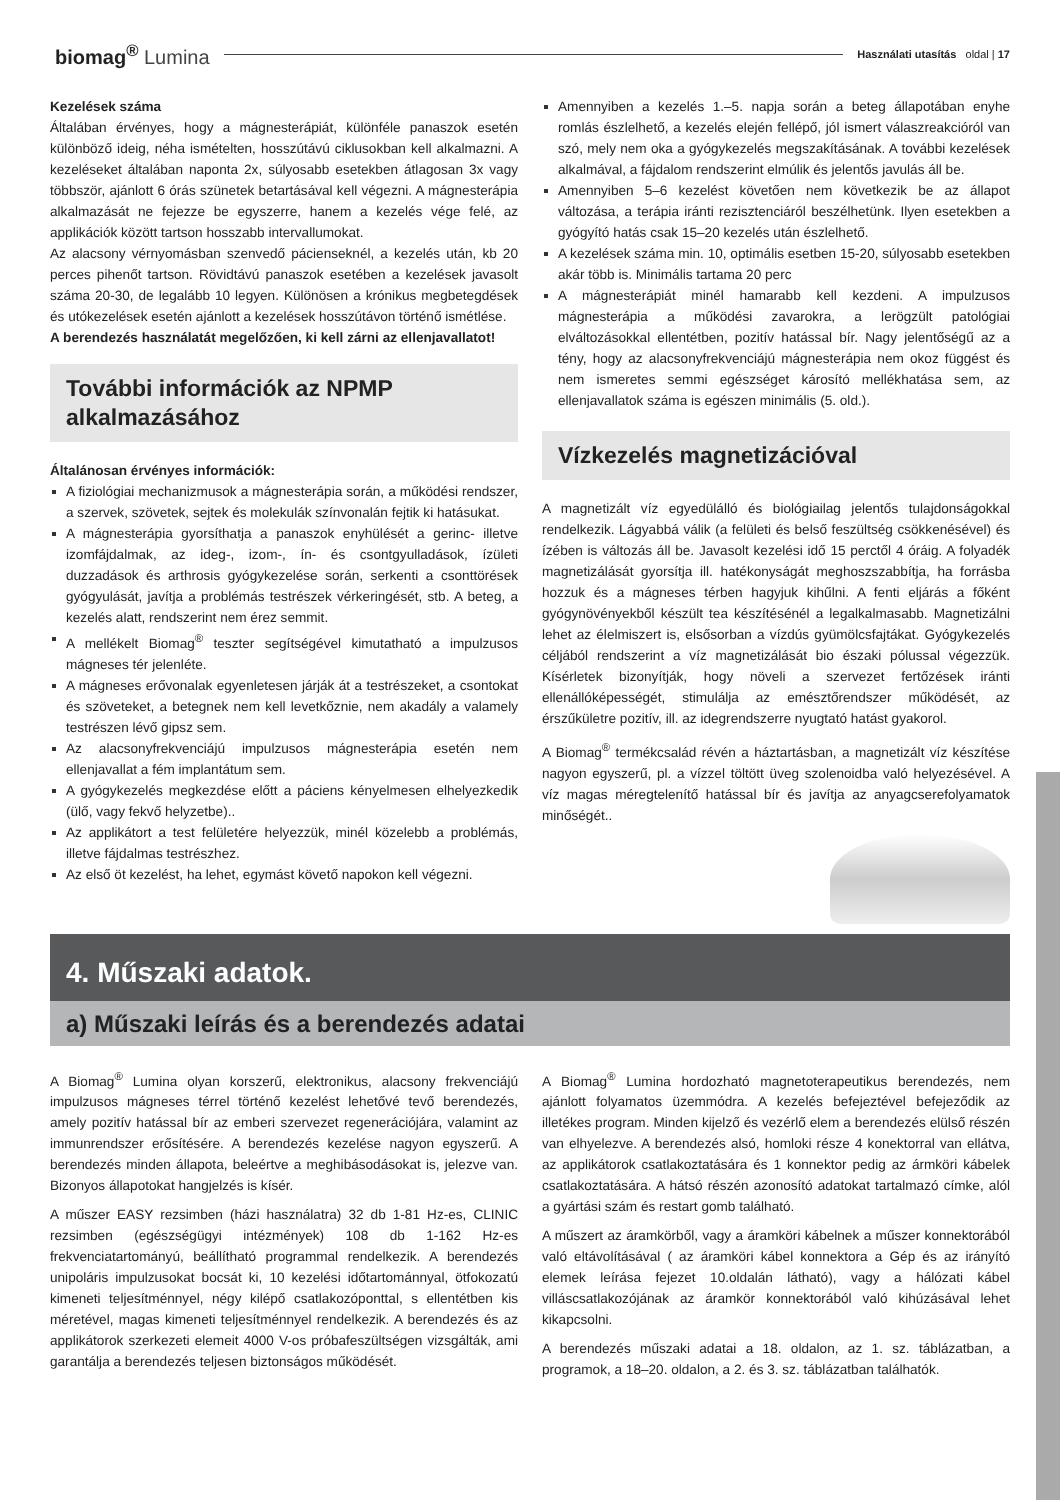biomag<sup>®</sup> Lumina
Használati utasítás oldal | 17
Kezelések száma
Általában érvényes, hogy a mágnesterápiát, különféle panaszok esetén különböző ideig, néha ismételten, hosszútávú ciklusokban kell alkalmazni. A kezeléseket általában naponta 2x, súlyosabb esetekben átlagosan 3x vagy többször, ajánlott 6 órás szünetek betartásával kell végezni. A mágnesterápia alkalmazását ne fejezze be egyszerre, hanem a kezelés vége felé, az applikációk között tartson hosszabb intervallumokat.
Az alacsony vérnyomásban szenvedő pácienseknél, a kezelés után, kb 20 perces pihenőt tartson. Rövidtávú panaszok esetében a kezelések javasolt száma 20-30, de legalább 10 legyen. Különösen a krónikus megbetegdések és utókezelések esetén ajánlott a kezelések hosszútávon történő ismétlése.
A berendezés használatát megelőzően, ki kell zárni az ellenjavallatot!
További információk az NPMP alkalmazásához
Általánosan érvényes információk:
A fiziológiai mechanizmusok a mágnesterápia során, a működési rendszer, a szervek, szövetek, sejtek és molekulák színvonalán fejtik ki hatásukat.
A mágnesterápia gyorsíthatja a panaszok enyhülését a gerinc- illetve izomfájdalmak, az ideg-, izom-, ín- és csontgyulladások, ízületi duzzadások és arthrosis gyógykezelése során, serkenti a csonttörések gyógyulását, javítja a problémás testrészek vérkeringését, stb. A beteg, a kezelés alatt, rendszerint nem érez semmit.
A mellékelt Biomag<sup>®</sup> teszter segítségével kimutatható a impulzusos mágneses tér jelenléte.
A mágneses erővonalak egyenletesen járják át a testrészeket, a csontokat és szöveteket, a betegnek nem kell levetkőznie, nem akadály a valamely testrészen lévő gipsz sem.
Az alacsonyfrekvenciájú impulzusos mágnesterápia esetén nem ellenjavallat a fém implantátum sem.
A gyógykezelés megkezdése előtt a páciens kényelmesen elhelyezkedik (ülő, vagy fekvő helyzetbe)..
Az applikátort a test felületére helyezzük, minél közelebb a problémás, illetve fájdalmas testrészhez.
Az első öt kezelést, ha lehet, egymást követő napokon kell végezni.
Amennyiben a kezelés 1.–5. napja során a beteg állapotában enyhe romlás észlelhető, a kezelés elején fellépő, jól ismert válaszreakcióról van szó, mely nem oka a gyógykezelés megszakításának. A további kezelések alkalmával, a fájdalom rendszerint elmúlik és jelentős javulás áll be.
Amennyiben 5–6 kezelést követően nem következik be az állapot változása, a terápia iránti rezisztenciáról beszélhetünk. Ilyen esetekben a gyógyító hatás csak 15–20 kezelés után észlelhető.
A kezelések száma min. 10, optimális esetben 15-20, súlyosabb esetekben akár több is. Minimális tartama 20 perc
A mágnesterápiát minél hamarabb kell kezdeni. A impulzusos mágnesterápia a működési zavarokra, a lerögzült patológiai elváltozásokkal ellentétben, pozitív hatással bír. Nagy jelentőségű az a tény, hogy az alacsonyfrekvenciájú mágnesterápia nem okoz függést és nem ismeretes semmi egészséget károsító mellékhatása sem, az ellenjavallatok száma is egészen minimális (5. old.).
Vízkezelés magnetizációval
A magnetizált víz egyedülálló és biológiailag jelentős tulajdonságokkal rendelkezik. Lágyabbá válik (a felületi és belső feszültség csökkenésével) és ízében is változás áll be. Javasolt kezelési idő 15 perctől 4 óráig. A folyadék magnetizálását gyorsítja ill. hatékonyságát meghoszszabbítja, ha forrásba hozzuk és a mágneses térben hagyjuk kihűlni. A fenti eljárás a főként gyógynövényekből készült tea készítésénél a legalkalmasabb. Magnetizálni lehet az élelmiszert is, elsősorban a vízdús gyümölcsfajtákat. Gyógykezelés céljából rendszerint a víz magnetizálását bio északi pólussal végezzük. Kísérletek bizonyítják, hogy növeli a szervezet fertőzések iránti ellenállóképességét, stimulálja az emésztőrendszer működését, az érszűkületre pozitív, ill. az idegrendszerre nyugtató hatást gyakorol.
A Biomag<sup>®</sup> termékcsalád révén a háztartásban, a magnetizált víz készítése nagyon egyszerű, pl. a vízzel töltött üveg szolenoidba való helyezésével. A víz magas méregtelenítő hatással bír és javítja az anyagcserefolyamatok minőségét..
4. Műszaki adatok.
a) Műszaki leírás és a berendezés adatai
A Biomag<sup>®</sup> Lumina olyan korszerű, elektronikus, alacsony frekvenciájú impulzusos mágneses térrel történő kezelést lehetővé tevő berendezés, amely pozitív hatással bír az emberi szervezet regenerációjára, valamint az immunrendszer erősítésére. A berendezés kezelése nagyon egyszerű. A berendezés minden állapota, beleértve a meghibásodásokat is, jelezve van. Bizonyos állapotokat hangjelzés is kísér.
A műszer EASY rezsimben (házi használatra) 32 db 1-81 Hz-es, CLINIC rezsimben (egészségügyi intézmények) 108 db 1-162 Hz-es frekvenciatartományú, beállítható programmal rendelkezik. A berendezés unipoláris impulzusokat bocsát ki, 10 kezelési időtartománnyal, ötfokozatú kimeneti teljesítménnyel, négy kilépő csatlakozóponttal, s ellentétben kis méretével, magas kimeneti teljesítménnyel rendelkezik. A berendezés és az applikátorok szerkezeti elemeit 4000 V-os próbafeszültségen vizsgálták, ami garantálja a berendezés teljesen biztonságos működését.
A Biomag<sup>®</sup> Lumina hordozható magnetoterapeutikus berendezés, nem ajánlott folyamatos üzemmódra. A kezelés befejeztével befejeződik az illetékes program. Minden kijelző és vezérlő elem a berendezés elülső részén van elhyelezve. A berendezés alsó, homloki része 4 konektorral van ellátva, az applikátorok csatlakoztatására és 1 konnektor pedig az ármköri kábelek csatlakoztatására. A hátsó részén azonosító adatokat tartalmazó címke, alól a gyártási szám és restart gomb található.
A műszert az áramkörből, vagy a áramköri kábelnek a műszer konnektorából való eltávolításával ( az áramköri kábel konnektora a Gép és az irányító elemek leírása fejezet 10.oldalán látható), vagy a hálózati kábel villáscsatlakozójának az áramkör konnektorából való kihúzásával lehet kikapcsolni.
A berendezés műszaki adatai a 18. oldalon, az 1. sz. táblázatban, a programok, a 18–20. oldalon, a 2. és 3. sz. táblázatban találhatók.